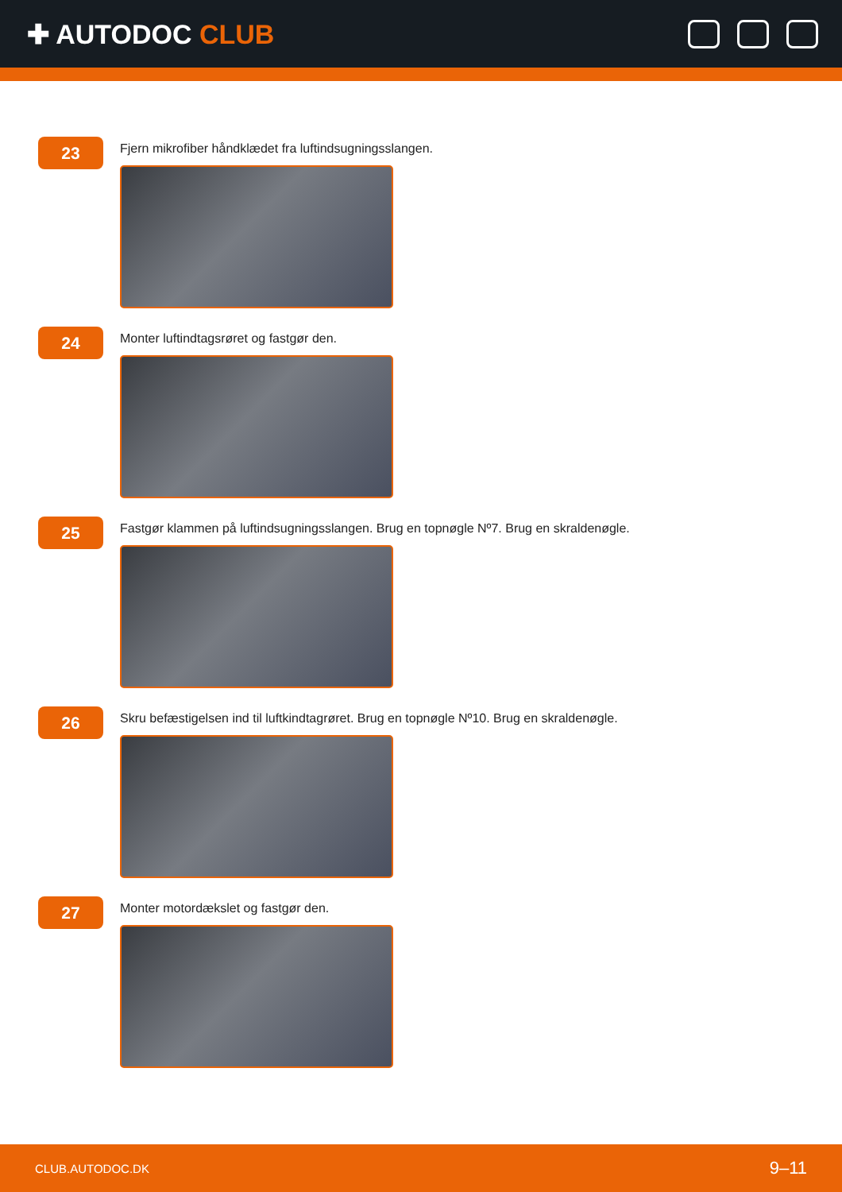✚ AUTODOC CLUB
23
Fjern mikrofiber håndklædet fra luftindsugningsslangen.
24
Monter luftindtagsrøret og fastgør den.
25
Fastgør klammen på luftindsugningsslangen. Brug en topnøgle Nº7. Brug en skraldenøgle.
26
Skru befæstigelsen ind til luftkindtagrøret. Brug en topnøgle Nº10. Brug en skraldenøgle.
27
Monter motordækslet og fastgør den.
CLUB.AUTODOC.DK 9–11